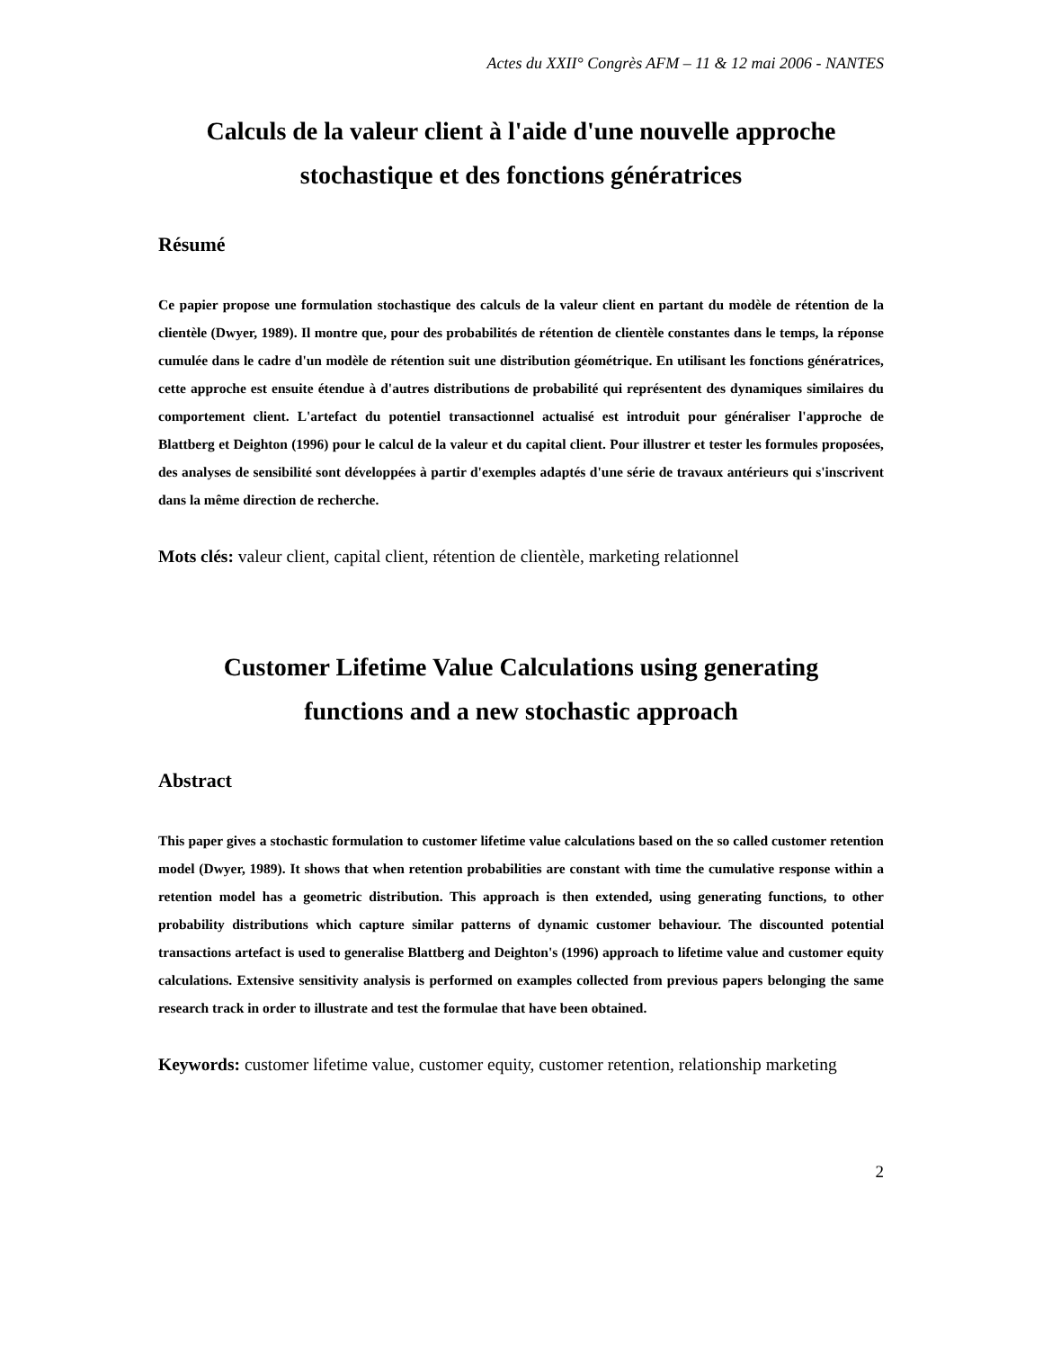Actes du XXII° Congrès AFM – 11 & 12 mai 2006 - NANTES
Calculs de la valeur client à l'aide d'une nouvelle approche
stochastique et des fonctions génératrices
Résumé
Ce papier propose une formulation stochastique des calculs de la valeur client en partant du modèle de rétention de la clientèle (Dwyer, 1989). Il montre que, pour des probabilités de rétention de clientèle constantes dans le temps, la réponse cumulée dans le cadre d'un modèle de rétention suit une distribution géométrique. En utilisant les fonctions génératrices, cette approche est ensuite étendue à d'autres distributions de probabilité qui représentent des dynamiques similaires du comportement client. L'artefact du potentiel transactionnel actualisé est introduit pour généraliser l'approche de Blattberg et Deighton (1996) pour le calcul de la valeur et du capital client. Pour illustrer et tester les formules proposées, des analyses de sensibilité sont développées à partir d'exemples adaptés d'une série de travaux antérieurs qui s'inscrivent dans la même direction de recherche.
Mots clés: valeur client, capital client, rétention de clientèle, marketing relationnel
Customer Lifetime Value Calculations using generating
functions and a new stochastic approach
Abstract
This paper gives a stochastic formulation to customer lifetime value calculations based on the so called customer retention model (Dwyer, 1989). It shows that when retention probabilities are constant with time the cumulative response within a retention model has a geometric distribution. This approach is then extended, using generating functions, to other probability distributions which capture similar patterns of dynamic customer behaviour. The discounted potential transactions artefact is used to generalise Blattberg and Deighton's (1996) approach to lifetime value and customer equity calculations. Extensive sensitivity analysis is performed on examples collected from previous papers belonging the same research track in order to illustrate and test the formulae that have been obtained.
Keywords: customer lifetime value, customer equity, customer retention, relationship marketing
2